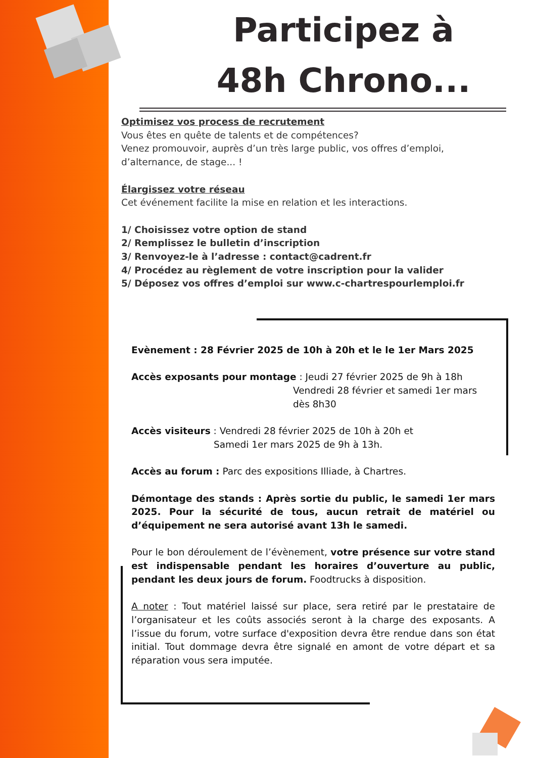Participez à
48h Chrono...
Optimisez vos process de recrutement
Vous êtes en quête de talents et de compétences?
Venez promouvoir, auprès d’un très large public, vos offres d’emploi, d’alternance, de stage... !
Élargissez votre réseau
Cet événement facilite la mise en relation et les interactions.
1/ Choisissez votre option de stand
2/ Remplissez le bulletin d’inscription
3/ Renvoyez-le à l’adresse : contact@cadrent.fr
4/ Procédez au règlement de votre inscription pour la valider
5/ Déposez vos offres d’emploi sur www.c-chartrespourlemploi.fr
Evènement : 28 Février 2025 de 10h à 20h et le le 1er Mars 2025
Accès exposants pour montage : Jeudi 27 février 2025 de 9h à 18h
Vendredi 28 février et samedi 1er mars
dès 8h30
Accès visiteurs : Vendredi 28 février 2025 de 10h à 20h et
Samedi 1er mars 2025 de 9h à 13h.
Accès au forum : Parc des expositions Illiade, à Chartres.
Démontage des stands : Après sortie du public, le samedi 1er mars 2025. Pour la sécurité de tous, aucun retrait de matériel ou d’équipement ne sera autorisé avant 13h le samedi.
Pour le bon déroulement de l’évènement, votre présence sur votre stand est indispensable pendant les horaires d’ouverture au public, pendant les deux jours de forum. Foodtrucks à disposition.
A noter : Tout matériel laissé sur place, sera retiré par le prestataire de l’organisateur et les coûts associés seront à la charge des exposants. A l’issue du forum, votre surface d'exposition devra être rendue dans son état initial. Tout dommage devra être signalé en amont de votre départ et sa réparation vous sera imputée.